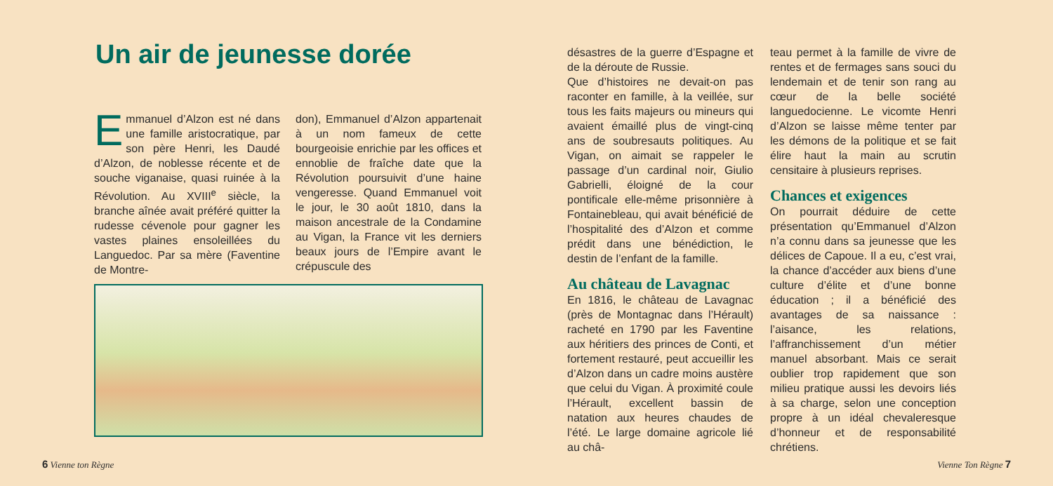Un air de jeunesse dorée
Emmanuel d’Alzon est né dans une famille aristocratique, par son père Henri, les Daudé d’Alzon, de noblesse récente et de souche viganaise, quasi ruinée à la Révolution. Au XVIII<sup>e</sup> siècle, la branche aînée avait préféré quitter la rudesse cévenole pour gagner les vastes plaines ensoleillées du Languedoc. Par sa mère (Faventine de Montre-
don), Emmanuel d’Alzon appartenait à un nom fameux de cette bourgeoisie enrichie par les offices et ennoblie de fraîche date que la Révolution poursuivit d’une haine vengeresse. Quand Emmanuel voit le jour, le 30 août 1810, dans la maison ancestrale de la Condamine au Vigan, la France vit les derniers beaux jours de l’Empire avant le crépuscule des
6 Vienne ton Règne
désastres de la guerre d’Espagne et de la déroute de Russie.
Que d’histoires ne devait-on pas raconter en famille, à la veillée, sur tous les faits majeurs ou mineurs qui avaient émaillé plus de vingt-cinq ans de soubresauts politiques. Au Vigan, on aimait se rappeler le passage d’un cardinal noir, Giulio Gabrielli, éloigné de la cour pontificale elle-même prisonnière à Fontainebleau, qui avait bénéficié de l’hospitalité des d’Alzon et comme prédit dans une bénédiction, le destin de l’enfant de la famille.
Au château de Lavagnac
En 1816, le château de Lavagnac (près de Montagnac dans l’Hérault) racheté en 1790 par les Faventine aux héritiers des princes de Conti, et fortement restauré, peut accueillir les d’Alzon dans un cadre moins austère que celui du Vigan. À proximité coule l’Hérault, excellent bassin de natation aux heures chaudes de l’été. Le large domaine agricole lié au châ-
teau permet à la famille de vivre de rentes et de fermages sans souci du lendemain et de tenir son rang au cœur de la belle société languedocienne. Le vicomte Henri d’Alzon se laisse même tenter par les démons de la politique et se fait élire haut la main au scrutin censitaire à plusieurs reprises.
Chances et exigences
On pourrait déduire de cette présentation qu’Emmanuel d’Alzon n’a connu dans sa jeunesse que les délices de Capoue. Il a eu, c’est vrai, la chance d’accéder aux biens d’une culture d’élite et d’une bonne éducation ; il a bénéficié des avantages de sa naissance : l’aisance, les relations, l’affranchissement d’un métier manuel absorbant. Mais ce serait oublier trop rapidement que son milieu pratique aussi les devoirs liés à sa charge, selon une conception propre à un idéal chevaleresque d’honneur et de responsabilité chrétiens.
Vienne Ton Règne 7